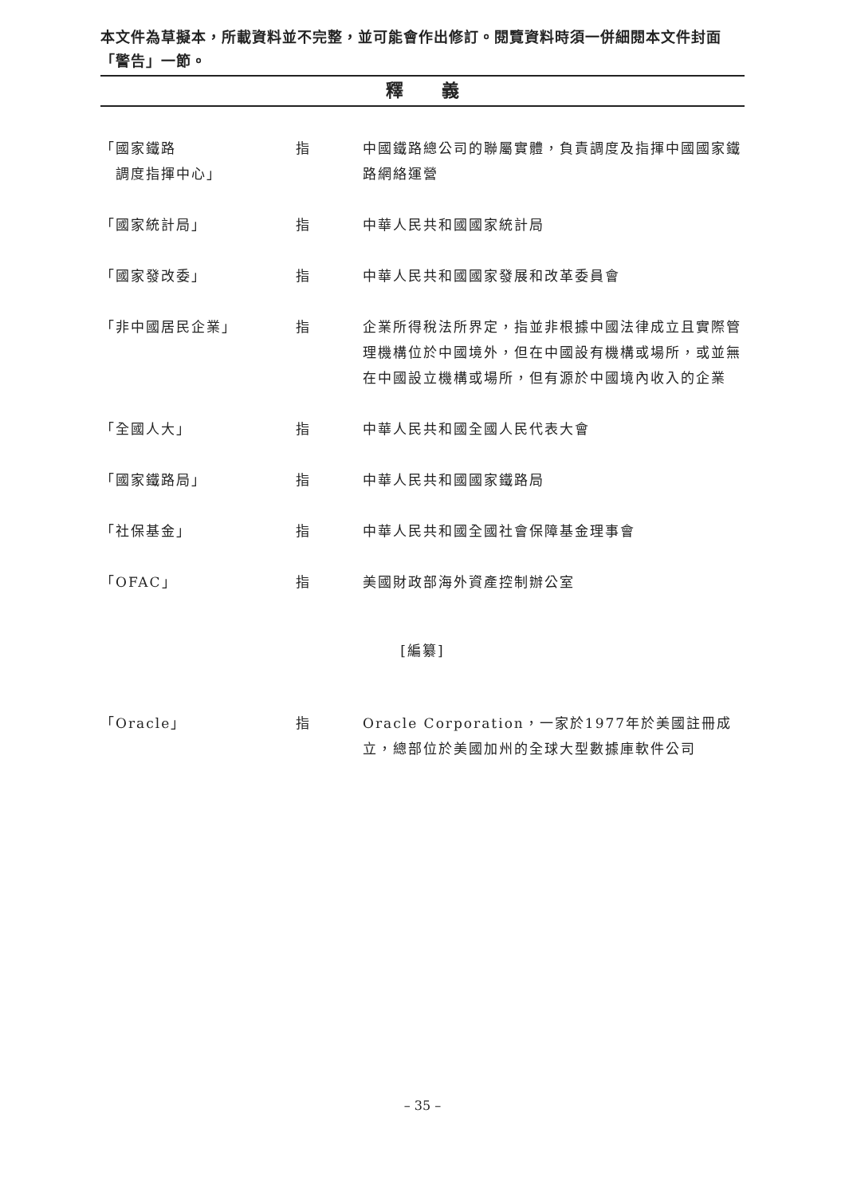本文件為草擬本，所載資料並不完整，並可能會作出修訂。閱覽資料時須一併細閱本文件封面「警告」一節。
釋 義
「國家鐵路
　調度指揮中心」
指 中國鐵路總公司的聯屬實體，負責調度及指揮中國國家鐵路網絡運營
「國家統計局」 指 中華人民共和國國家統計局
「國家發改委」 指 中華人民共和國國家發展和改革委員會
「非中國居民企業」 指 企業所得稅法所界定，指並非根據中國法律成立且實際管理機構位於中國境外，但在中國設有機構或場所，或並無在中國設立機構或場所，但有源於中國境內收入的企業
「全國人大」 指 中華人民共和國全國人民代表大會
「國家鐵路局」 指 中華人民共和國國家鐵路局
「社保基金」 指 中華人民共和國全國社會保障基金理事會
「OFAC」 指 美國財政部海外資產控制辦公室
[編纂]
「Oracle」 指 Oracle Corporation，一家於1977年於美國註冊成立，總部位於美國加州的全球大型數據庫軟件公司
– 35 –